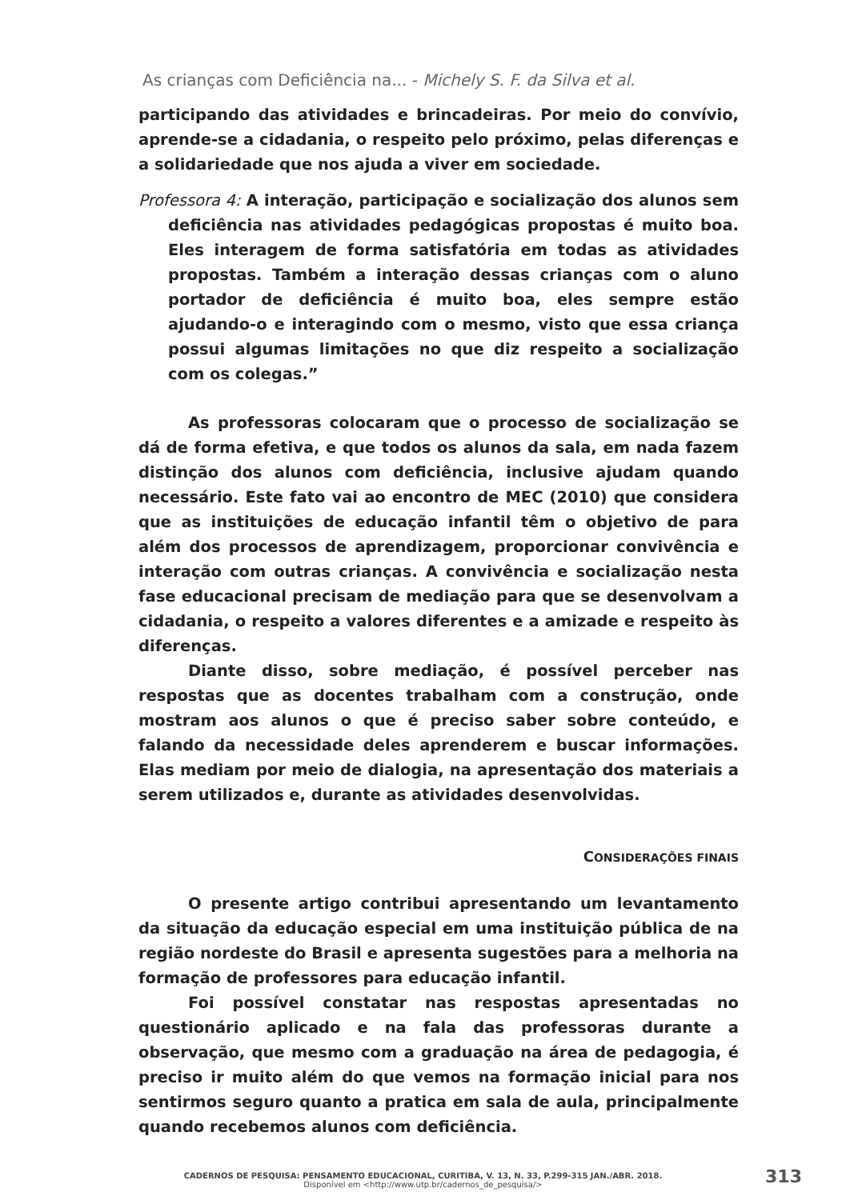As crianças com Deficiência na... - Michely S. F. da Silva et al.
participando das atividades e brincadeiras. Por meio do convívio, aprende-se a cidadania, o respeito pelo próximo, pelas diferenças e a solidariedade que nos ajuda a viver em sociedade.
Professora 4: A interação, participação e socialização dos alunos sem deficiência nas atividades pedagógicas propostas é muito boa. Eles interagem de forma satisfatória em todas as atividades propostas. Também a interação dessas crianças com o aluno portador de deficiência é muito boa, eles sempre estão ajudando-o e interagindo com o mesmo, visto que essa criança possui algumas limitações no que diz respeito a socialização com os colegas.”
As professoras colocaram que o processo de socialização se dá de forma efetiva, e que todos os alunos da sala, em nada fazem distinção dos alunos com deficiência, inclusive ajudam quando necessário. Este fato vai ao encontro de MEC (2010) que considera que as instituições de educação infantil têm o objetivo de para além dos processos de aprendizagem, proporcionar convivência e interação com outras crianças. A convivência e socialização nesta fase educacional precisam de mediação para que se desenvolvam a cidadania, o respeito a valores diferentes e a amizade e respeito às diferenças.
Diante disso, sobre mediação, é possível perceber nas respostas que as docentes trabalham com a construção, onde mostram aos alunos o que é preciso saber sobre conteúdo, e falando da necessidade deles aprenderem e buscar informações. Elas mediam por meio de dialogia, na apresentação dos materiais a serem utilizados e, durante as atividades desenvolvidas.
CONSIDERAÇÕES FINAIS
O presente artigo contribui apresentando um levantamento da situação da educação especial em uma instituição pública de na região nordeste do Brasil e apresenta sugestões para a melhoria na formação de professores para educação infantil.
Foi possível constatar nas respostas apresentadas no questionário aplicado e na fala das professoras durante a observação, que mesmo com a graduação na área de pedagogia, é preciso ir muito além do que vemos na formação inicial para nos sentirmos seguro quanto a pratica em sala de aula, principalmente quando recebemos alunos com deficiência.
CADERNOS DE PESQUISA: PENSAMENTO EDUCACIONAL, CURITIBA, V. 13, N. 33, P.299-315 JAN./ABR. 2018.
Disponível em <http://www.utp.br/cadernos_de_pesquisa/>
313